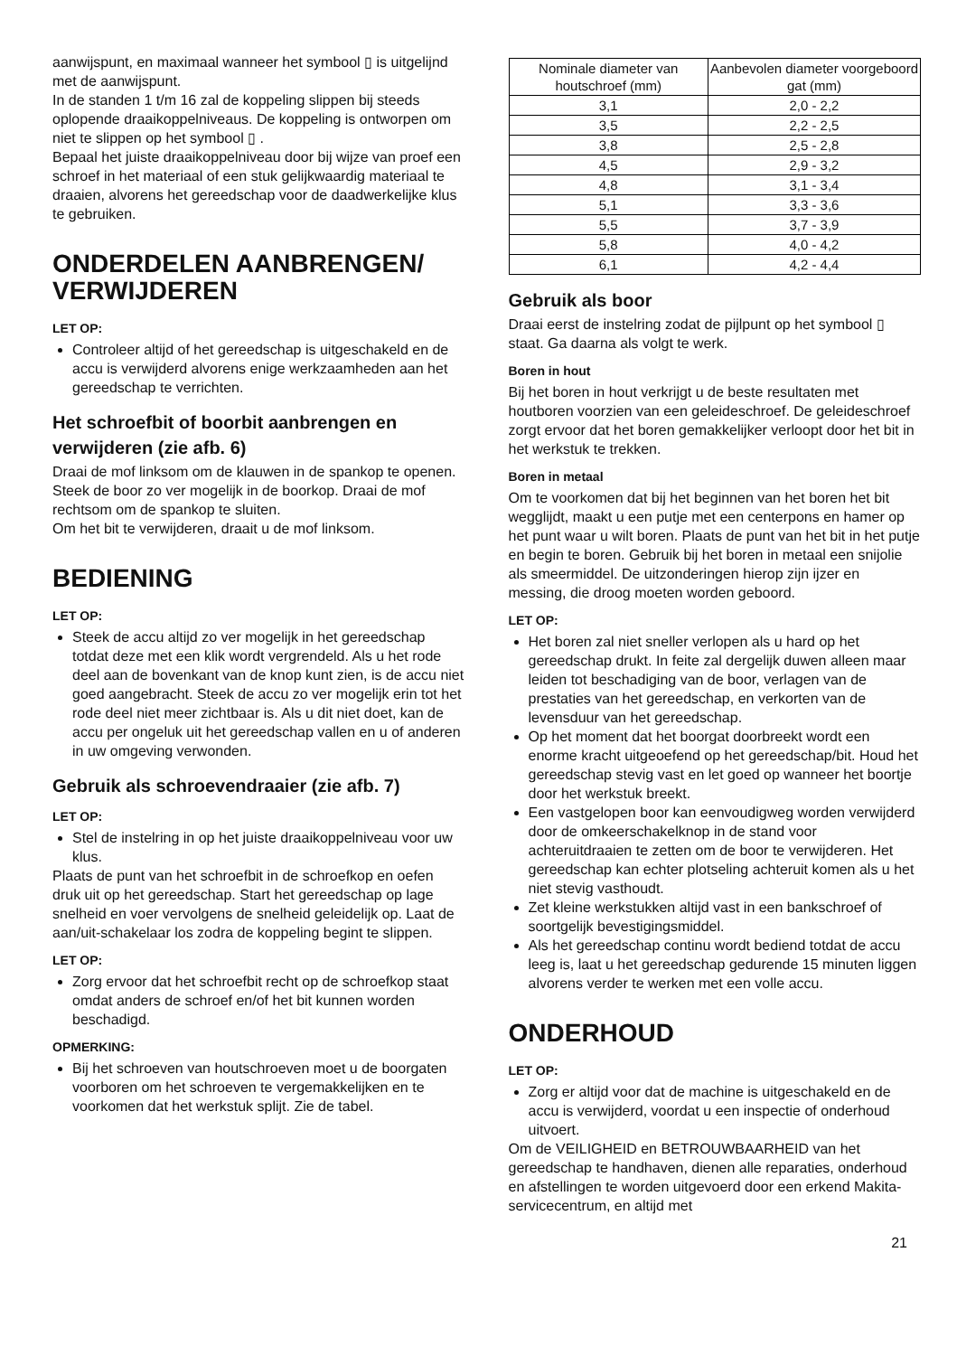aanwijspunt, en maximaal wanneer het symbool ▯ is uitgelijnd met de aanwijspunt.
In de standen 1 t/m 16 zal de koppeling slippen bij steeds oplopende draaikoppelniveaus. De koppeling is ontworpen om niet te slippen op het symbool ▯ .
Bepaal het juiste draaikoppelniveau door bij wijze van proef een schroef in het materiaal of een stuk gelijkwaardig materiaal te draaien, alvorens het gereedschap voor de daadwerkelijke klus te gebruiken.
ONDERDELEN AANBRENGEN/ VERWIJDEREN
LET OP:
Controleer altijd of het gereedschap is uitgeschakeld en de accu is verwijderd alvorens enige werkzaamheden aan het gereedschap te verrichten.
Het schroefbit of boorbit aanbrengen en verwijderen (zie afb. 6)
Draai de mof linksom om de klauwen in de spankop te openen. Steek de boor zo ver mogelijk in de boorkop. Draai de mof rechtsom om de spankop te sluiten.
Om het bit te verwijderen, draait u de mof linksom.
BEDIENING
LET OP:
Steek de accu altijd zo ver mogelijk in het gereedschap totdat deze met een klik wordt vergrendeld. Als u het rode deel aan de bovenkant van de knop kunt zien, is de accu niet goed aangebracht. Steek de accu zo ver mogelijk erin tot het rode deel niet meer zichtbaar is. Als u dit niet doet, kan de accu per ongeluk uit het gereedschap vallen en u of anderen in uw omgeving verwonden.
Gebruik als schroevendraaier (zie afb. 7)
LET OP:
Stel de instelring in op het juiste draaikoppelniveau voor uw klus.
Plaats de punt van het schroefbit in de schroefkop en oefen druk uit op het gereedschap. Start het gereedschap op lage snelheid en voer vervolgens de snelheid geleidelijk op. Laat de aan/uit-schakelaar los zodra de koppeling begint te slippen.
LET OP:
Zorg ervoor dat het schroefbit recht op de schroefkop staat omdat anders de schroef en/of het bit kunnen worden beschadigd.
OPMERKING:
Bij het schroeven van houtschroeven moet u de boorgaten voorboren om het schroeven te vergemakkelijken en te voorkomen dat het werkstuk splijt. Zie de tabel.
| Nominale diameter van houtschroef (mm) | Aanbevolen diameter voorgeboord gat (mm) |
| --- | --- |
| 3,1 | 2,0 - 2,2 |
| 3,5 | 2,2 - 2,5 |
| 3,8 | 2,5 - 2,8 |
| 4,5 | 2,9 - 3,2 |
| 4,8 | 3,1 - 3,4 |
| 5,1 | 3,3 - 3,6 |
| 5,5 | 3,7 - 3,9 |
| 5,8 | 4,0 - 4,2 |
| 6,1 | 4,2 - 4,4 |
Gebruik als boor
Draai eerst de instelring zodat de pijlpunt op het symbool ▯ staat. Ga daarna als volgt te werk.
Boren in hout
Bij het boren in hout verkrijgt u de beste resultaten met houtboren voorzien van een geleideschroef. De geleideschroef zorgt ervoor dat het boren gemakkelijker verloopt door het bit in het werkstuk te trekken.
Boren in metaal
Om te voorkomen dat bij het beginnen van het boren het bit wegglijdt, maakt u een putje met een centerpons en hamer op het punt waar u wilt boren. Plaats de punt van het bit in het putje en begin te boren. Gebruik bij het boren in metaal een snijolie als smeermiddel. De uitzonderingen hierop zijn ijzer en messing, die droog moeten worden geboord.
LET OP:
Het boren zal niet sneller verlopen als u hard op het gereedschap drukt. In feite zal dergelijk duwen alleen maar leiden tot beschadiging van de boor, verlagen van de prestaties van het gereedschap, en verkorten van de levensduur van het gereedschap.
Op het moment dat het boorgat doorbreekt wordt een enorme kracht uitgeoefend op het gereedschap/bit. Houd het gereedschap stevig vast en let goed op wanneer het boortje door het werkstuk breekt.
Een vastgelopen boor kan eenvoudigweg worden verwijderd door de omkeerschakelknop in de stand voor achteruitdraaien te zetten om de boor te verwijderen. Het gereedschap kan echter plotseling achteruit komen als u het niet stevig vasthoudt.
Zet kleine werkstukken altijd vast in een bankschroef of soortgelijk bevestigingsmiddel.
Als het gereedschap continu wordt bediend totdat de accu leeg is, laat u het gereedschap gedurende 15 minuten liggen alvorens verder te werken met een volle accu.
ONDERHOUD
LET OP:
Zorg er altijd voor dat de machine is uitgeschakeld en de accu is verwijderd, voordat u een inspectie of onderhoud uitvoert.
Om de VEILIGHEID en BETROUWBAARHEID van het gereedschap te handhaven, dienen alle reparaties, onderhoud en afstellingen te worden uitgevoerd door een erkend Makita-servicecentrum, en altijd met
21